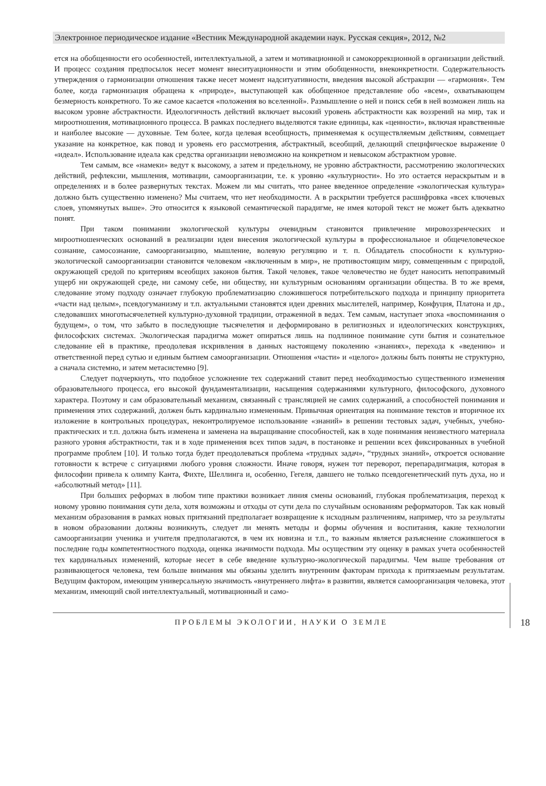Электронное периодическое издание «Вестник Международной академии наук. Русская секция», 2012, №2
ется на обобщенности его особенностей, интеллектуальной, а затем и мотивационной и самокоррекционной в организации действий. И процесс создания предпосылок несет момент внеситуационности и этим обобщенности, внеконкретности. Содержательность утверждения о гармонизации отношения также несет момент надситуативности, введения высокой абстракции — «гармония». Тем более, когда гармонизация обращена к «природе», выступающей как обобщенное представление обо «всем», охватывающем безмерность конкретного. То же самое касается «положения во вселенной». Размышление о ней и поиск себя в ней возможен лишь на высоком уровне абстрактности. Идеологичность действий включает высокий уровень абстрактности как воззрений на мир, так и мироотношения, мотивационного процесса. В рамках последнего выделяются такие единицы, как «ценности», включая нравственные и наиболее высокие — духовные. Тем более, когда целевая всеобщность, применяемая к осуществляемым действиям, совмещает указание на конкретное, как повод и уровень его рассмотрения, абстрактный, всеобщий, делающий специфическое выражение 0 «идеал». Использование идеала как средства организации невозможно на конкретном и невысоком абстрактном уровне.
Тем самым, все «намеки» ведут к высокому, а затем и предельному, не уровню абстрактности, рассмотрению экологических действий, рефлексии, мышления, мотивации, самоорганизации, т.е. к уровню «культурности». Но это остается нераскрытым и в определениях и в более развернутых текстах. Можем ли мы считать, что ранее введенное определение «экологическая культура» должно быть существенно изменено? Мы считаем, что нет необходимости. А в раскрытии требуется расшифровка «всех ключевых слоев, упомянутых выше». Это относится к языковой семантической парадигме, не имея которой текст не может быть адекватно понят.
При таком понимании экологической культуры очевидным становится привлечение мировоззренческих и мироотношенческих оснований в реализации идеи внесения экологической культуры в профессиональное и общечеловеческое сознание, самосознание, самоорганизацию, мышление, волевую регуляцию и т. п. Обладатель способности к культурно-экологической самоорганизации становится человеком «включенным в мир», не противостоящим миру, совмещенным с природой, окружающей средой по критериям всеобщих законов бытия. Такой человек, такое человечество не будет наносить непоправимый ущерб ни окружающей среде, ни самому себе, ни обществу, ни культурным основаниям организации общества. В то же время, следование этому подходу означает глубокую проблематизацию сложившегося потребительского подхода и принципу приоритета «части над целым», псевдогуманизму и т.п. актуальными становятся идеи древних мыслителей, например, Конфуция, Платона и др., следовавших многотысячелетней культурно-духовной традиции, отраженной в ведах. Тем самым, наступает эпоха «воспоминания о будущем», о том, что забыто в последующие тысячелетия и деформировано в религиозных и идеологических конструкциях, философских системах. Экологическая парадигма может опираться лишь на подлинное понимание сути бытия и сознательное следование ей в практике, преодолевая искривления в данных настоящему поколению «знаниях», перехода к «ведению» и ответственной перед сутью и единым бытием самоорганизации. Отношения «части» и «целого» должны быть поняты не структурно, а сначала системно, и затем метасистемно [9].
Следует подчеркнуть, что подобное усложнение тех содержаний ставит перед необходимостью существенного изменения образовательного процесса, его высокой фундаментализации, насыщения содержаниями культурного, философского, духовного характера. Поэтому и сам образовательный механизм, связанный с трансляцией не самих содержаний, а способностей понимания и применения этих содержаний, должен быть кардинально измененным. Привычная ориентация на понимание текстов и вторичное их изложение в контрольных процедурах, неконтролируемое использование «знаний» в решении тестовых задач, учебных, учебно-практических и т.п. должна быть изменена и заменена на выращивание способностей, как в ходе понимания неизвестного материала разного уровня абстрактности, так и в ходе применения всех типов задач, в постановке и решении всех фиксированных в учебной программе проблем [10]. И только тогда будет преодолеваться проблема «трудных задач», “трудных знаний», откроется основание готовности к встрече с ситуациями любого уровня сложности. Иначе говоря, нужен тот переворот, перепарадигмация, которая в философии привела к олимпу Канта, Фихте, Шеллинга и, особенно, Гегеля, давшего не только псевдогенетический путь духа, но и «абсолютный метод» [11].
При больших реформах в любом типе практики возникает линия смены оснований, глубокая проблематизация, переход к новому уровню понимания сути дела, хотя возможны и отходы от сути дела по случайным основаниям реформаторов. Так как новый механизм образования в рамках новых притязаний предполагает возвращение к исходным различениям, например, что за результаты в новом образовании должны возникнуть, следует ли менять методы и формы обучения и воспитания, какие технологии самоорганизации ученика и учителя предполагаются, в чем их новизна и т.п., то важным является разъяснение сложившегося в последние годы компетентностного подхода, оценка значимости подхода. Мы осуществим эту оценку в рамках учета особенностей тех кардинальных изменений, которые несет в себе введение культурно-экологической парадигмы. Чем выше требования от развивающегося человека, тем больше внимания мы обязаны уделить внутренним факторам прихода к притязаемым результатам. Ведущим фактором, имеющим универсальную значимость «внутреннего лифта» в развитии, является самоорганизация человека, этот механизм, имеющий свой интеллектуальный, мотивационный и само-
ПРОБЛЕМЫ ЭКОЛОГИИ, НАУКИ О ЗЕМЛЕ
18